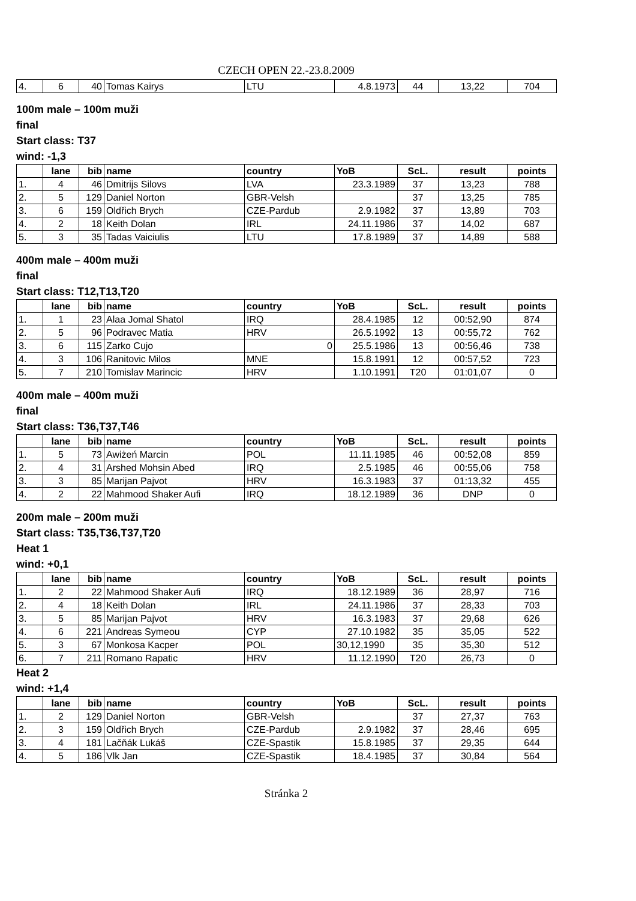CZECH OPEN 22.-23.8.2009
| 4. | 6 | 40 | Tomas Kairys | LTU | 4.8.1973 | 44 | 13,22 | 704 |
100m male – 100m muži
final
Start class: T37
wind: -1,3
| | lane | bib | name | country | YoB | ScL. | result | points |
| --- | --- | --- | --- | --- | --- | --- | --- | --- |
| 1. | 4 | 46 | Dmitrijs Silovs | LVA | 23.3.1989 | 37 | 13,23 | 788 |
| 2. | 5 | 129 | Daniel Norton | GBR-Velsh | | 37 | 13,25 | 785 |
| 3. | 6 | 159 | Oldřich Brych | CZE-Pardub | 2.9.1982 | 37 | 13,89 | 703 |
| 4. | 2 | 18 | Keith Dolan | IRL | 24.11.1986 | 37 | 14,02 | 687 |
| 5. | 3 | 35 | Tadas Vaiciulis | LTU | 17.8.1989 | 37 | 14,89 | 588 |
400m male – 400m muži
final
Start class: T12,T13,T20
| | lane | bib | name | country | YoB | ScL. | result | points |
| --- | --- | --- | --- | --- | --- | --- | --- | --- |
| 1. | 1 | 23 | Alaa Jomal Shatol | IRQ | 28.4.1985 | 12 | 00:52,90 | 874 |
| 2. | 5 | 96 | Podravec Matia | HRV | 26.5.1992 | 13 | 00:55,72 | 762 |
| 3. | 6 | 115 | Zarko Cujo | 0 | 25.5.1986 | 13 | 00:56,46 | 738 |
| 4. | 3 | 106 | Ranitovic Milos | MNE | 15.8.1991 | 12 | 00:57,52 | 723 |
| 5. | 7 | 210 | Tomislav Marincic | HRV | 1.10.1991 | T20 | 01:01,07 | 0 |
400m male – 400m muži
final
Start class: T36,T37,T46
| | lane | bib | name | country | YoB | ScL. | result | points |
| --- | --- | --- | --- | --- | --- | --- | --- | --- |
| 1. | 5 | 73 | Awiżeń Marcin | POL | 11.11.1985 | 46 | 00:52,08 | 859 |
| 2. | 4 | 31 | Arshed Mohsin Abed | IRQ | 2.5.1985 | 46 | 00:55,06 | 758 |
| 3. | 3 | 85 | Marijan Pajvot | HRV | 16.3.1983 | 37 | 01:13,32 | 455 |
| 4. | 2 | 22 | Mahmood Shaker Aufi | IRQ | 18.12.1989 | 36 | DNP | 0 |
200m male – 200m muži
Start class: T35,T36,T37,T20
Heat 1
wind: +0,1
| | lane | bib | name | country | YoB | ScL. | result | points |
| --- | --- | --- | --- | --- | --- | --- | --- | --- |
| 1. | 2 | 22 | Mahmood Shaker Aufi | IRQ | 18.12.1989 | 36 | 28,97 | 716 |
| 2. | 4 | 18 | Keith Dolan | IRL | 24.11.1986 | 37 | 28,33 | 703 |
| 3. | 5 | 85 | Marijan Pajvot | HRV | 16.3.1983 | 37 | 29,68 | 626 |
| 4. | 6 | 221 | Andreas Symeou | CYP | 27.10.1982 | 35 | 35,05 | 522 |
| 5. | 3 | 67 | Monkosa Kacper | POL | 30,12,1990 | 35 | 35,30 | 512 |
| 6. | 7 | 211 | Romano Rapatic | HRV | 11.12.1990 | T20 | 26,73 | 0 |
Heat 2
wind: +1,4
| | lane | bib | name | country | YoB | ScL. | result | points |
| --- | --- | --- | --- | --- | --- | --- | --- | --- |
| 1. | 2 | 129 | Daniel Norton | GBR-Velsh | | 37 | 27,37 | 763 |
| 2. | 3 | 159 | Oldřich Brych | CZE-Pardub | 2.9.1982 | 37 | 28,46 | 695 |
| 3. | 4 | 181 | Lačňák Lukáš | CZE-Spastik | 15.8.1985 | 37 | 29,35 | 644 |
| 4. | 5 | 186 | Vlk Jan | CZE-Spastik | 18.4.1985 | 37 | 30,84 | 564 |
Stránka 2